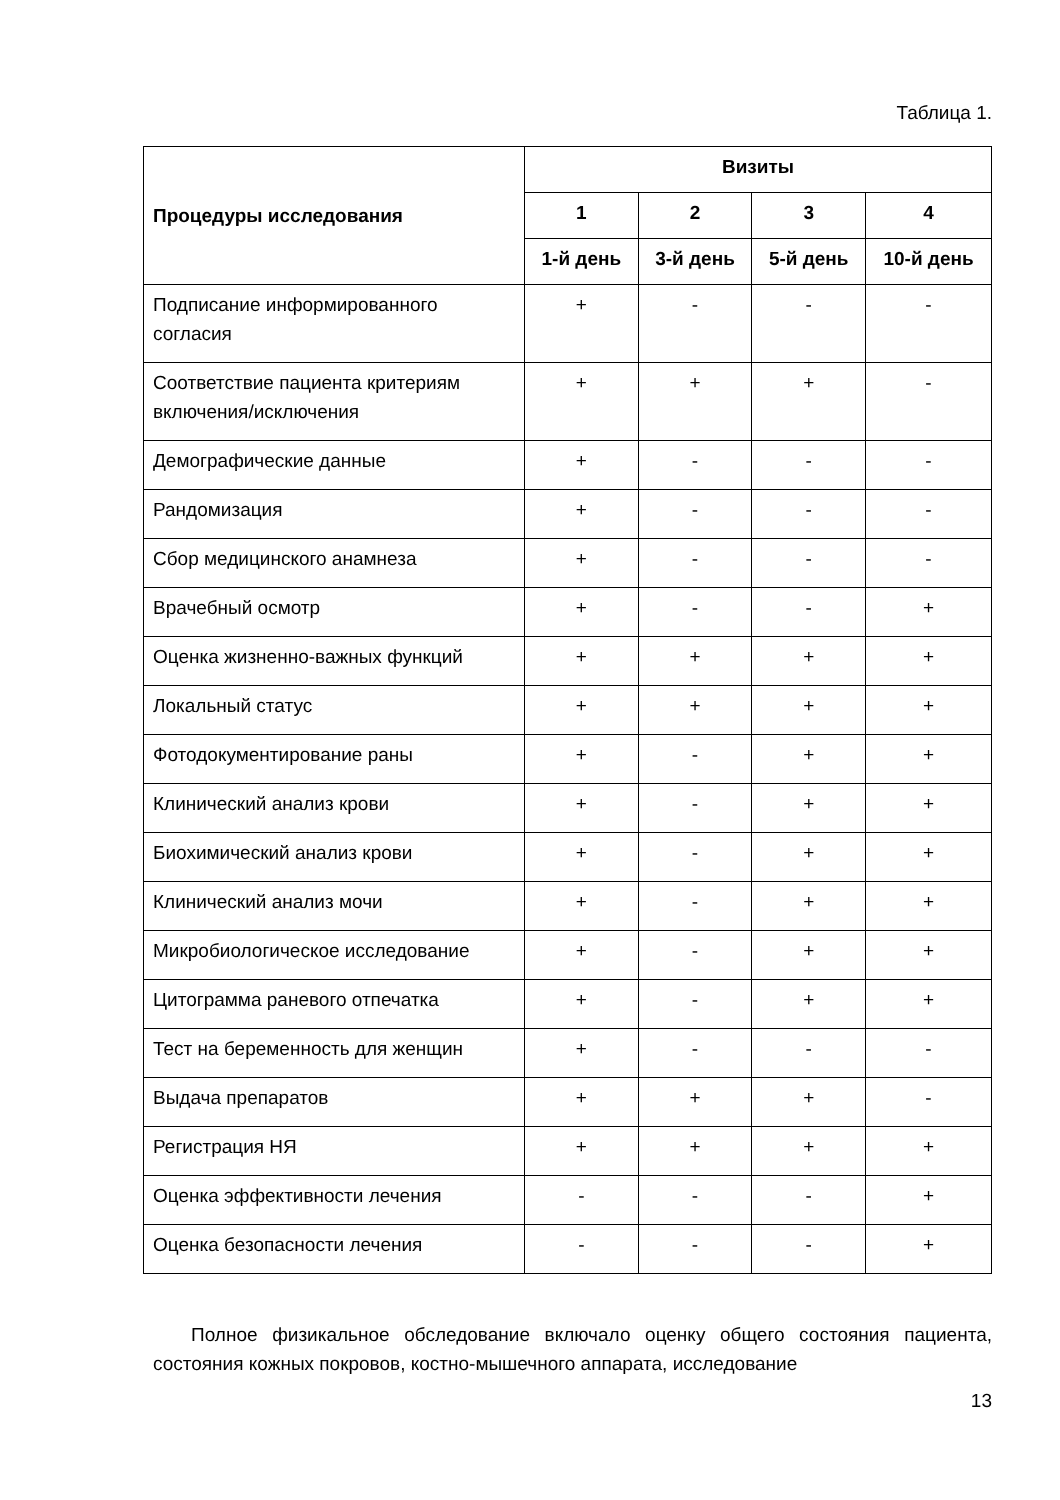Таблица 1.
| Процедуры исследования | Визиты | | | |
| --- | --- | --- | --- | --- |
| | 1 | 2 | 3 | 4 |
| | 1-й день | 3-й день | 5-й день | 10-й день |
| Подписание информированного согласия | + | - | - | - |
| Соответствие пациента критериям включения/исключения | + | + | + | - |
| Демографические данные | + | - | - | - |
| Рандомизация | + | - | - | - |
| Сбор медицинского анамнеза | + | - | - | - |
| Врачебный осмотр | + | - | - | + |
| Оценка жизненно-важных функций | + | + | + | + |
| Локальный статус | + | + | + | + |
| Фотодокументирование раны | + | - | + | + |
| Клинический анализ крови | + | - | + | + |
| Биохимический анализ крови | + | - | + | + |
| Клинический анализ мочи | + | - | + | + |
| Микробиологическое исследование | + | - | + | + |
| Цитограмма раневого отпечатка | + | - | + | + |
| Тест на беременность для женщин | + | - | - | - |
| Выдача препаратов | + | + | + | - |
| Регистрация НЯ | + | + | + | + |
| Оценка эффективности лечения | - | - | - | + |
| Оценка безопасности лечения | - | - | - | + |
Полное физикальное обследование включало оценку общего состояния пациента, состояния кожных покровов, костно-мышечного аппарата, исследование
13